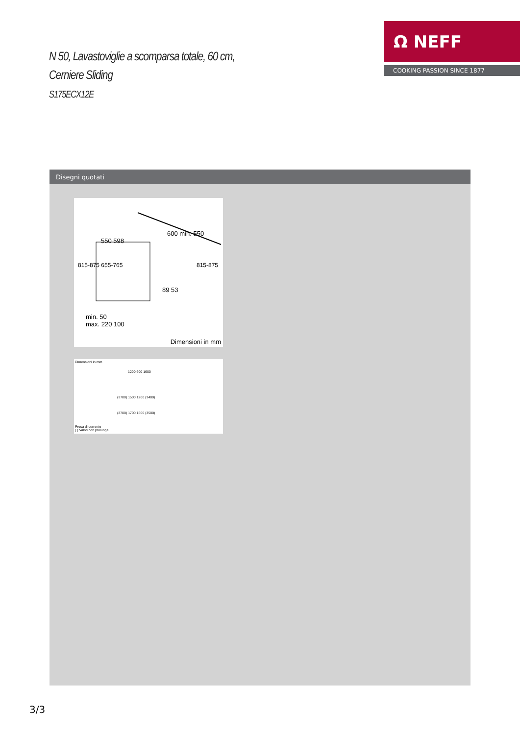N 50, Lavastoviglie a scomparsa totale, 60 cm,
Cerniere Sliding
S175ECX12E
Ω NEFF
COOKING PASSION SINCE 1877
Disegni quotati
550 598
600 min. 550
815-875 655-765 815-875
89 53
min. 50
max. 220 100
Dimensioni in mm
Dimensioni in mm
1200 600 1600
(3700) 1500 1200 (3400)
(3700) 1700 1500 (3500)
Presa di corrente
( ) Valori con prolunga
3/3